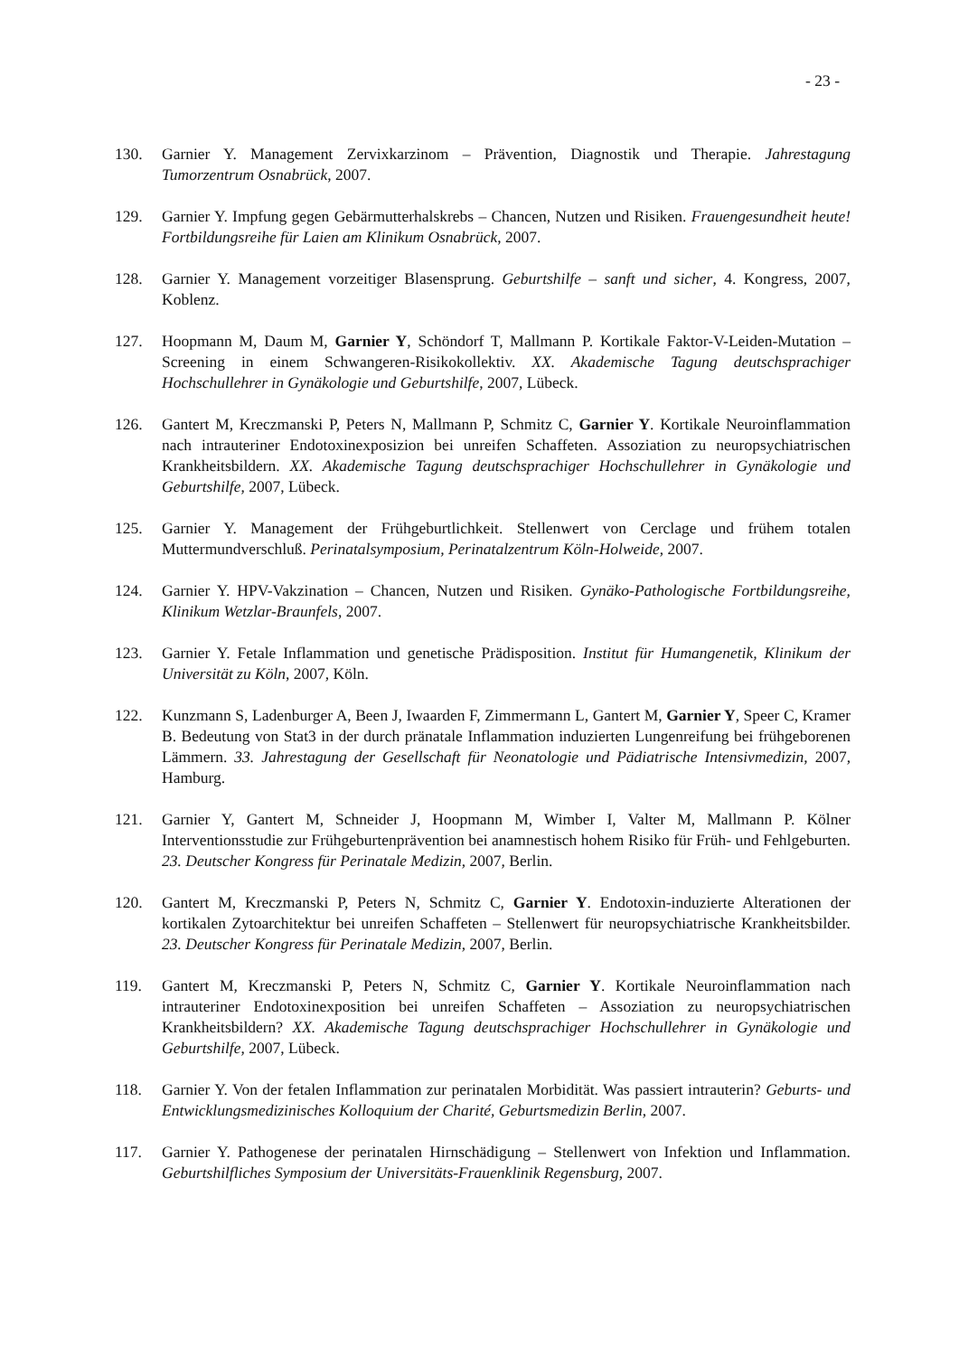- 23 -
130. Garnier Y. Management Zervixkarzinom – Prävention, Diagnostik und Therapie. Jahrestagung Tumorzentrum Osnabrück, 2007.
129. Garnier Y. Impfung gegen Gebärmutterhalskrebs – Chancen, Nutzen und Risiken. Frauengesundheit heute! Fortbildungsreihe für Laien am Klinikum Osnabrück, 2007.
128. Garnier Y. Management vorzeitiger Blasensprung. Geburtshilfe – sanft und sicher, 4. Kongress, 2007, Koblenz.
127. Hoopmann M, Daum M, Garnier Y, Schöndorf T, Mallmann P. Kortikale Faktor-V-Leiden-Mutation – Screening in einem Schwangeren-Risikokollektiv. XX. Akademische Tagung deutschsprachiger Hochschullehrer in Gynäkologie und Geburtshilfe, 2007, Lübeck.
126. Gantert M, Kreczmanski P, Peters N, Mallmann P, Schmitz C, Garnier Y. Kortikale Neuroinflammation nach intrauteriner Endotoxinexposizion bei unreifen Schaffeten. Assoziation zu neuropsychiatrischen Krankheitsbildern. XX. Akademische Tagung deutschsprachiger Hochschullehrer in Gynäkologie und Geburtshilfe, 2007, Lübeck.
125. Garnier Y. Management der Frühgeburtlichkeit. Stellenwert von Cerclage und frühem totalen Muttermundverschluß. Perinatalsymposium, Perinatalzentrum Köln-Holweide, 2007.
124. Garnier Y. HPV-Vakzination – Chancen, Nutzen und Risiken. Gynäko-Pathologische Fortbildungsreihe, Klinikum Wetzlar-Braunfels, 2007.
123. Garnier Y. Fetale Inflammation und genetische Prädisposition. Institut für Humangenetik, Klinikum der Universität zu Köln, 2007, Köln.
122. Kunzmann S, Ladenburger A, Been J, Iwaarden F, Zimmermann L, Gantert M, Garnier Y, Speer C, Kramer B. Bedeutung von Stat3 in der durch pränatale Inflammation induzierten Lungenreifung bei frühgeborenen Lämmern. 33. Jahrestagung der Gesellschaft für Neonatologie und Pädiatrische Intensivmedizin, 2007, Hamburg.
121. Garnier Y, Gantert M, Schneider J, Hoopmann M, Wimber I, Valter M, Mallmann P. Kölner Interventionsstudie zur Frühgeburtenprävention bei anamnestisch hohem Risiko für Früh- und Fehlgeburten. 23. Deutscher Kongress für Perinatale Medizin, 2007, Berlin.
120. Gantert M, Kreczmanski P, Peters N, Schmitz C, Garnier Y. Endotoxin-induzierte Alterationen der kortikalen Zytoarchitektur bei unreifen Schaffeten – Stellenwert für neuropsychiatrische Krankheitsbilder. 23. Deutscher Kongress für Perinatale Medizin, 2007, Berlin.
119. Gantert M, Kreczmanski P, Peters N, Schmitz C, Garnier Y. Kortikale Neuroinflammation nach intrauteriner Endotoxinexposition bei unreifen Schaffeten – Assoziation zu neuropsychiatrischen Krankheitsbildern? XX. Akademische Tagung deutschsprachiger Hochschullehrer in Gynäkologie und Geburtshilfe, 2007, Lübeck.
118. Garnier Y. Von der fetalen Inflammation zur perinatalen Morbidität. Was passiert intrauterin? Geburts- und Entwicklungsmedizinisches Kolloquium der Charité, Geburtsmedizin Berlin, 2007.
117. Garnier Y. Pathogenese der perinatalen Hirnschädigung – Stellenwert von Infektion und Inflammation. Geburtshilfliches Symposium der Universitäts-Frauenklinik Regensburg, 2007.